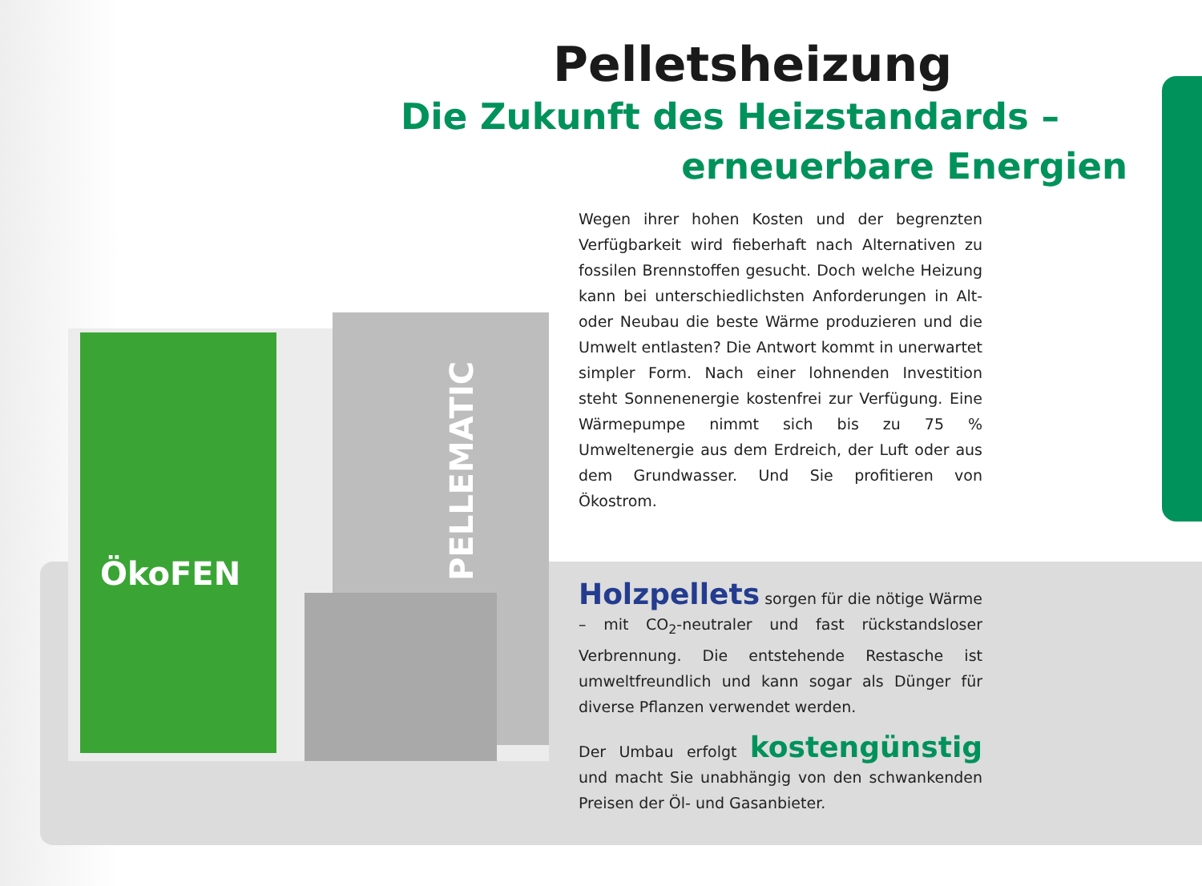ÖkoFEN
PELLEMATIC
Pelletsheizung
Die Zukunft des Heizstandards –
erneuerbare Energien
Wegen ihrer hohen Kosten und der begrenzten Verfügbarkeit wird fieberhaft nach Alternativen zu fossilen Brennstoffen gesucht. Doch welche Heizung kann bei unterschiedlichsten Anforderungen in Alt- oder Neubau die beste Wärme produzieren und die Umwelt entlasten? Die Antwort kommt in unerwartet simpler Form. Nach einer lohnenden Investition steht Sonnenenergie kostenfrei zur Verfügung. Eine Wärmepumpe nimmt sich bis zu 75 % Umweltenergie aus dem Erdreich, der Luft oder aus dem Grundwasser. Und Sie profitieren von Ökostrom.
Holzpellets sorgen für die nötige Wärme – mit CO<sub>2</sub>-neutraler und fast rückstandsloser Verbrennung. Die entstehende Restasche ist umweltfreundlich und kann sogar als Dünger für diverse Pflanzen verwendet werden.
Der Umbau erfolgt kostengünstig und macht Sie unabhängig von den schwankenden Preisen der Öl- und Gasanbieter.